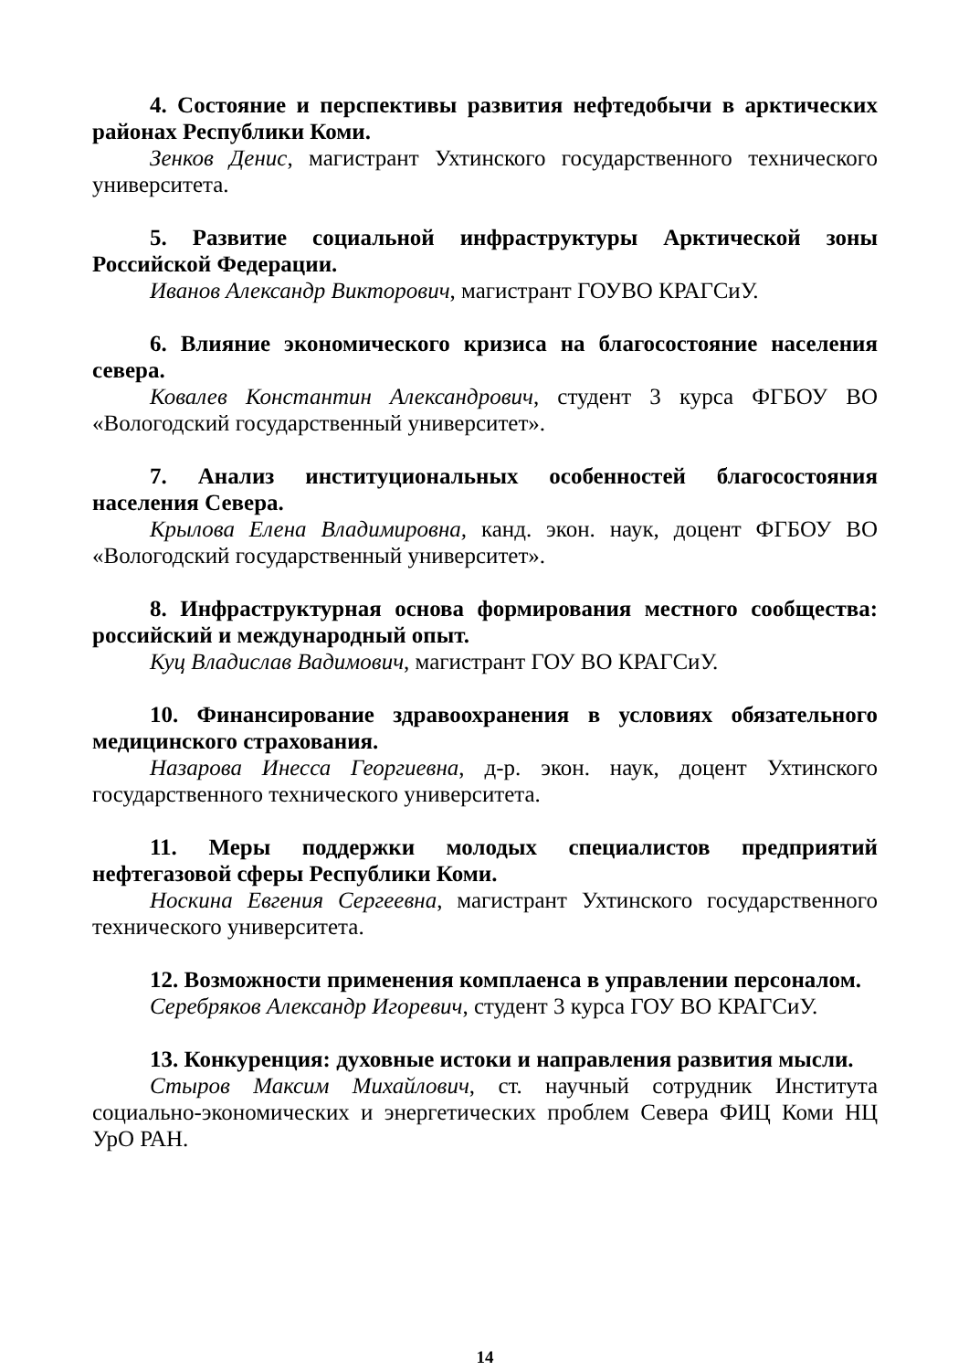4. Состояние и перспективы развития нефтедобычи в арктических районах Республики Коми.
Зенков Денис, магистрант Ухтинского государственного технического университета.
5. Развитие социальной инфраструктуры Арктической зоны Российской Федерации.
Иванов Александр Викторович, магистрант ГОУВО КРАГСиУ.
6. Влияние экономического кризиса на благосостояние населения севера.
Ковалев Константин Александрович, студент 3 курса ФГБОУ ВО «Вологодский государственный университет».
7. Анализ институциональных особенностей благосостояния населения Севера.
Крылова Елена Владимировна, канд. экон. наук, доцент ФГБОУ ВО «Вологодский государственный университет».
8. Инфраструктурная основа формирования местного сообщества: российский и международный опыт.
Куц Владислав Вадимович, магистрант ГОУ ВО КРАГСиУ.
10. Финансирование здравоохранения в условиях обязательного медицинского страхования.
Назарова Инесса Георгиевна, д-р. экон. наук, доцент Ухтинского государственного технического университета.
11. Меры поддержки молодых специалистов предприятий нефтегазовой сферы Республики Коми.
Носкина Евгения Сергеевна, магистрант Ухтинского государственного технического университета.
12. Возможности применения комплаенса в управлении персоналом.
Серебряков Александр Игоревич, студент 3 курса ГОУ ВО КРАГСиУ.
13. Конкуренция: духовные истоки и направления развития мысли.
Стыров Максим Михайлович, ст. научный сотрудник Института социально-экономических и энергетических проблем Севера ФИЦ Коми НЦ УрО РАН.
14